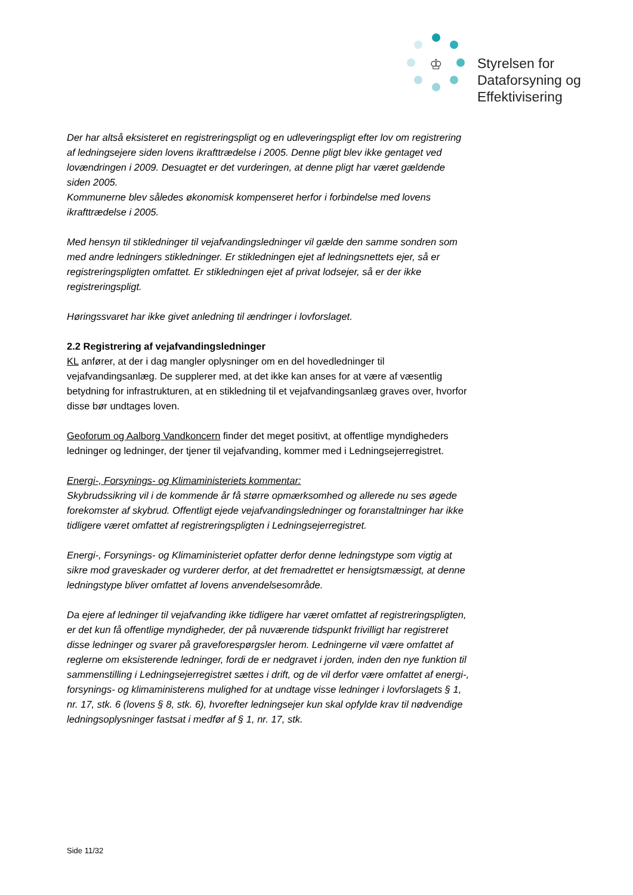♔
Styrelsen for
Dataforsyning og
Effektivisering
Der har altså eksisteret en registreringspligt og en udleveringspligt efter lov om registrering af ledningsejere siden lovens ikrafttrædelse i 2005. Denne pligt blev ikke gentaget ved lovændringen i 2009. Desuagtet er det vurderingen, at denne pligt har været gældende siden 2005.
Kommunerne blev således økonomisk kompenseret herfor i forbindelse med lovens ikrafttrædelse i 2005.
Med hensyn til stikledninger til vejafvandingsledninger vil gælde den samme sondren som med andre ledningers stikledninger. Er stikledningen ejet af ledningsnettets ejer, så er registreringspligten omfattet. Er stikledningen ejet af privat lodsejer, så er der ikke registreringspligt.
Høringssvaret har ikke givet anledning til ændringer i lovforslaget.
2.2 Registrering af vejafvandingsledninger
KL anfører, at der i dag mangler oplysninger om en del hovedledninger til vejafvandingsanlæg. De supplerer med, at det ikke kan anses for at være af væsentlig betydning for infrastrukturen, at en stikledning til et vejafvandingsanlæg graves over, hvorfor disse bør undtages loven.
Geoforum og Aalborg Vandkoncern finder det meget positivt, at offentlige myndigheders ledninger og ledninger, der tjener til vejafvanding, kommer med i Ledningsejerregistret.
Energi-, Forsynings- og Klimaministeriets kommentar:
Skybrudssikring vil i de kommende år få større opmærksomhed og allerede nu ses øgede forekomster af skybrud. Offentligt ejede vejafvandingsledninger og foranstaltninger har ikke tidligere været omfattet af registreringspligten i Ledningsejerregistret.
Energi-, Forsynings- og Klimaministeriet opfatter derfor denne ledningstype som vigtig at sikre mod graveskader og vurderer derfor, at det fremadrettet er hensigtsmæssigt, at denne ledningstype bliver omfattet af lovens anvendelsesområde.
Da ejere af ledninger til vejafvanding ikke tidligere har været omfattet af registreringspligten, er det kun få offentlige myndigheder, der på nuværende tidspunkt frivilligt har registreret disse ledninger og svarer på graveforespørgsler herom. Ledningerne vil være omfattet af reglerne om eksisterende ledninger, fordi de er nedgravet i jorden, inden den nye funktion til sammenstilling i Ledningsejerregistret sættes i drift, og de vil derfor være omfattet af energi-, forsynings- og klimaministerens mulighed for at undtage visse ledninger i lovforslagets § 1, nr. 17, stk. 6 (lovens § 8, stk. 6), hvorefter ledningsejer kun skal opfylde krav til nødvendige ledningsoplysninger fastsat i medfør af § 1, nr. 17, stk.
Side 11/32